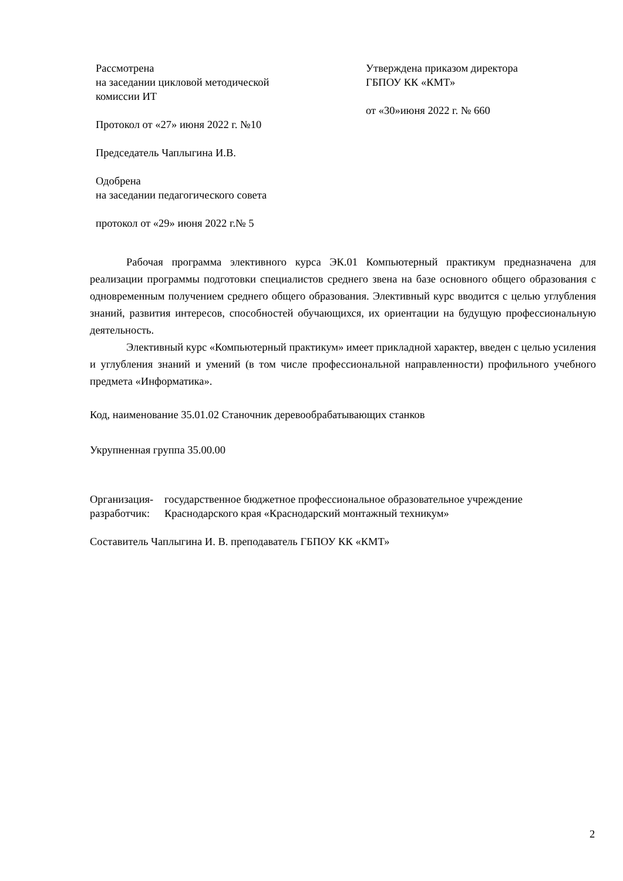Рассмотрена
на заседании цикловой методической
комиссии ИТ
Протокол от «27» июня 2022 г. №10
Председатель Чаплыгина И.В.
Одобрена
на заседании педагогического совета
протокол от «29» июня 2022 г.№ 5
Утверждена приказом директора
ГБПОУ КК «КМТ»
от «30»июня 2022 г. № 660
Рабочая программа элективного курса ЭК.01 Компьютерный практикум предназначена для реализации программы подготовки специалистов среднего звена на базе основного общего образования с одновременным получением среднего общего образования. Элективный курс вводится с целью углубления знаний, развития интересов, способностей обучающихся, их ориентации на будущую профессиональную деятельность.
Элективный курс «Компьютерный практикум» имеет прикладной характер, введен с целью усиления и углубления знаний и умений (в том числе профессиональной направленности) профильного учебного предмета «Информатика».
Код, наименование 35.01.02 Станочник деревообрабатывающих станков
Укрупненная группа 35.00.00
Организация-
разработчик:
государственное бюджетное профессиональное образовательное учреждение Краснодарского края «Краснодарский монтажный техникум»
Составитель Чаплыгина И. В. преподаватель ГБПОУ КК «КМТ»
2